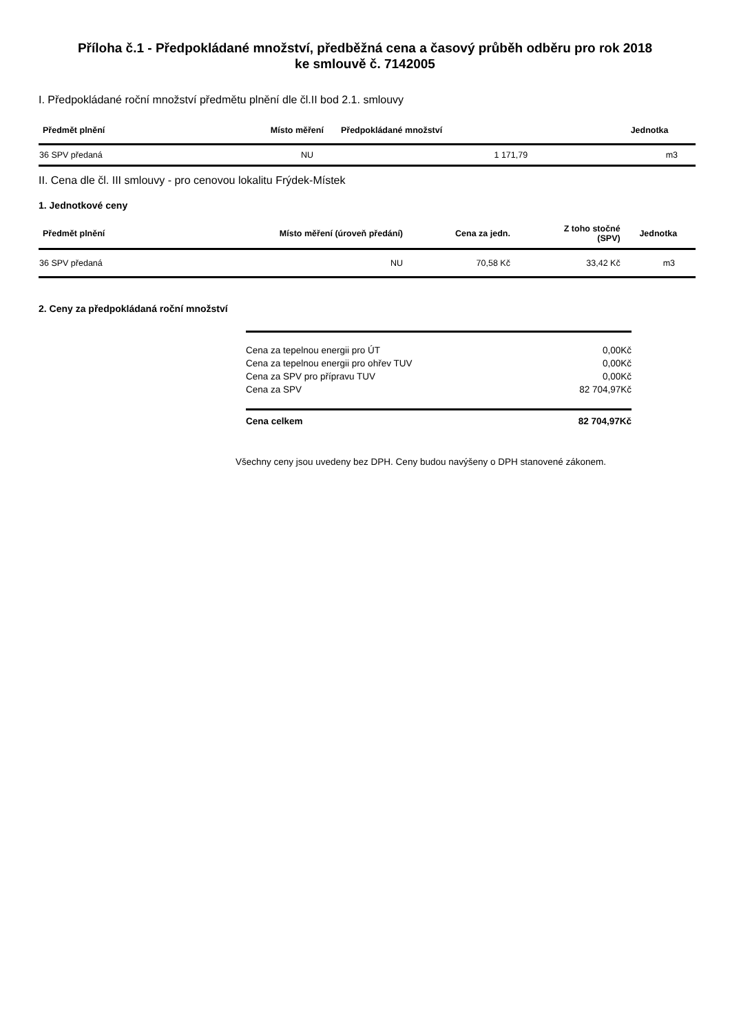Příloha č.1 - Předpokládané množství, předběžná cena a časový průběh odběru pro rok 2018
ke smlouvě č. 7142005
I. Předpokládané roční množství předmětu plnění dle čl.II bod 2.1. smlouvy
| Předmět plnění | Místo měření | Předpokládané množství | Jednotka |
| --- | --- | --- | --- |
| 36 SPV předaná | NU | 1 171,79 | m3 |
II. Cena dle čl. III smlouvy - pro cenovou lokalitu Frýdek-Místek
1. Jednotkové ceny
| Předmět plnění | Místo měření (úroveň předání) | Cena za jedn. | Z toho stočné (SPV) | Jednotka |
| --- | --- | --- | --- | --- |
| 36 SPV předaná | NU | 70,58 Kč | 33,42 Kč | m3 |
2. Ceny za předpokládaná roční množství
| Cena za tepelnou energii pro ÚT | 0,00Kč |
| Cena za tepelnou energii pro ohřev TUV | 0,00Kč |
| Cena za SPV pro přípravu TUV | 0,00Kč |
| Cena za SPV | 82 704,97Kč |
| Cena celkem | 82 704,97Kč |
Všechny ceny jsou uvedeny bez DPH. Ceny budou navýšeny o DPH stanovené zákonem.